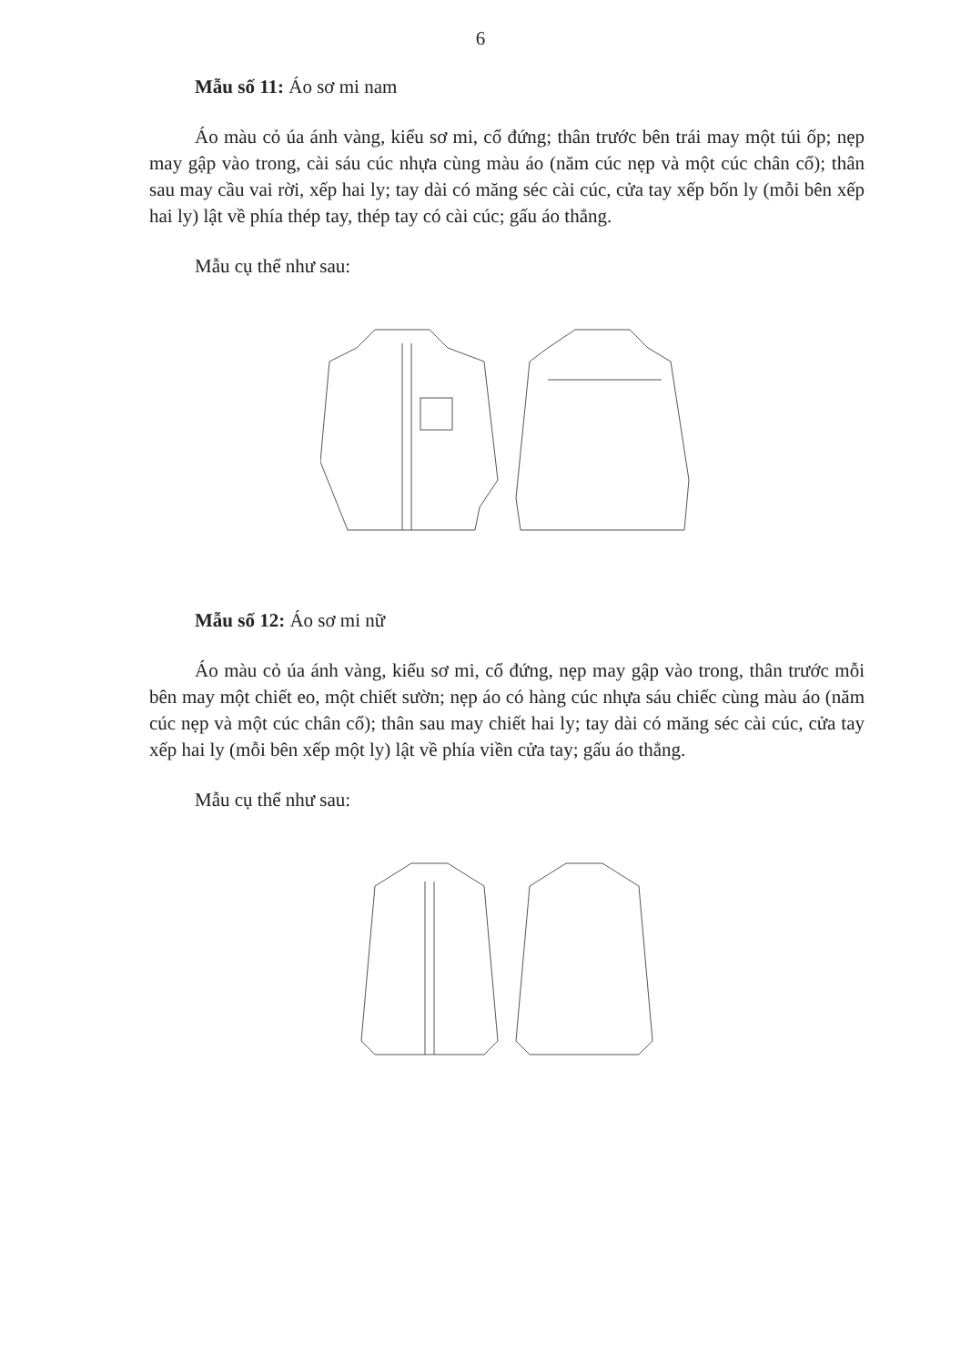6
Mẫu số 11: Áo sơ mi nam
Áo màu cỏ úa ánh vàng, kiểu sơ mi, cổ đứng; thân trước bên trái may một túi ốp; nẹp may gập vào trong, cài sáu cúc nhựa cùng màu áo (năm cúc nẹp và một cúc chân cổ); thân sau may cầu vai rời, xếp hai ly; tay dài có măng séc cài cúc, cửa tay xếp bốn ly (mỗi bên xếp hai ly) lật về phía thép tay, thép tay có cài cúc; gấu áo thẳng.
Mẫu cụ thể như sau:
Mẫu số 12: Áo sơ mi nữ
Áo màu cỏ úa ánh vàng, kiểu sơ mi, cổ đứng, nẹp may gập vào trong, thân trước mỗi bên may một chiết eo, một chiết sườn; nẹp áo có hàng cúc nhựa sáu chiếc cùng màu áo (năm cúc nẹp và một cúc chân cổ); thân sau may chiết hai ly; tay dài có măng séc cài cúc, cửa tay xếp hai ly (mỗi bên xếp một ly) lật về phía viền cửa tay; gấu áo thẳng.
Mẫu cụ thể như sau: